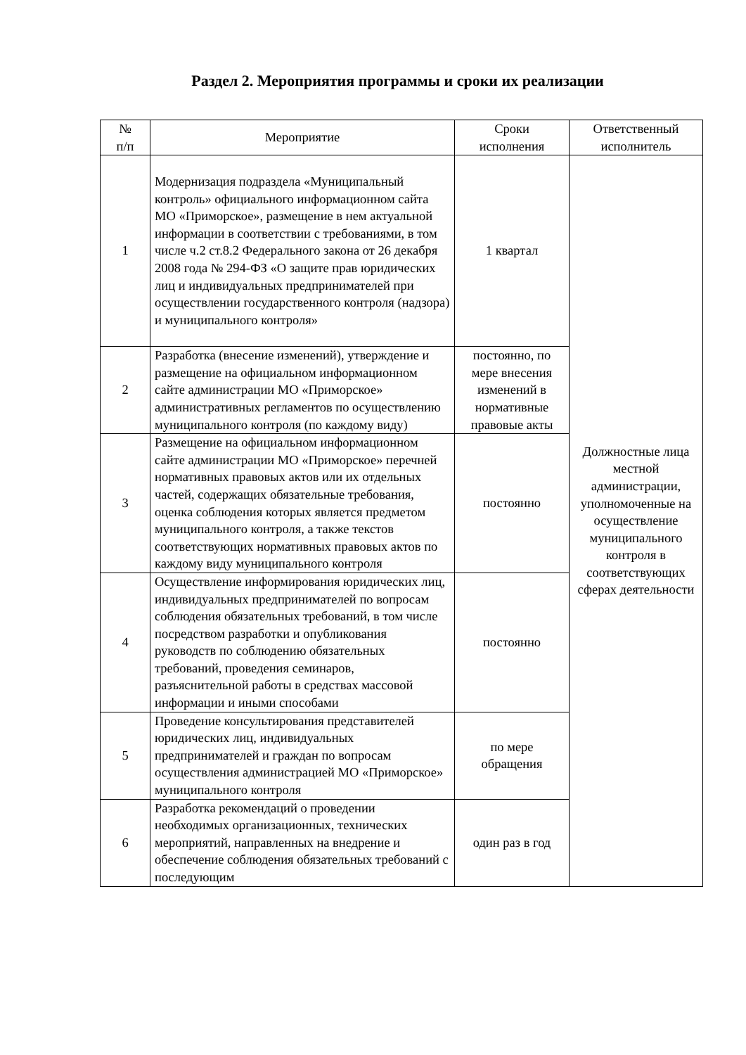Раздел 2. Мероприятия программы и сроки их реализации
| № п/п | Мероприятие | Сроки исполнения | Ответственный исполнитель |
| --- | --- | --- | --- |
| 1 | Модернизация подраздела «Муниципальный контроль» официального информационном сайта МО «Приморское», размещение в нем актуальной информации в соответствии с требованиями, в том числе ч.2 ст.8.2 Федерального закона от 26 декабря 2008 года № 294-ФЗ «О защите прав юридических лиц и индивидуальных предпринимателей при осуществлении государственного контроля (надзора) и муниципального контроля» | 1 квартал | Должностные лица местной администрации, уполномоченные на осуществление муниципального контроля в соответствующих сферах деятельности |
| 2 | Разработка (внесение изменений), утверждение и размещение на официальном информационном сайте администрации МО «Приморское» административных регламентов по осуществлению муниципального контроля (по каждому виду) | постоянно, по мере внесения изменений в нормативные правовые акты | |
| 3 | Размещение на официальном информационном сайте администрации МО «Приморское» перечней нормативных правовых актов или их отдельных частей, содержащих обязательные требования, оценка соблюдения которых является предметом муниципального контроля, а также текстов соответствующих нормативных правовых актов по каждому виду муниципального контроля | постоянно | |
| 4 | Осуществление информирования юридических лиц, индивидуальных предпринимателей по вопросам соблюдения обязательных требований, в том числе посредством разработки и опубликования руководств по соблюдению обязательных требований, проведения семинаров, разъяснительной работы в средствах массовой информации и иными способами | постоянно | |
| 5 | Проведение консультирования представителей юридических лиц, индивидуальных предпринимателей и граждан по вопросам осуществления администрацией МО «Приморское» муниципального контроля | по мере обращения | |
| 6 | Разработка рекомендаций о проведении необходимых организационных, технических мероприятий, направленных на внедрение и обеспечение соблюдения обязательных требований с последующим | один раз в год | |